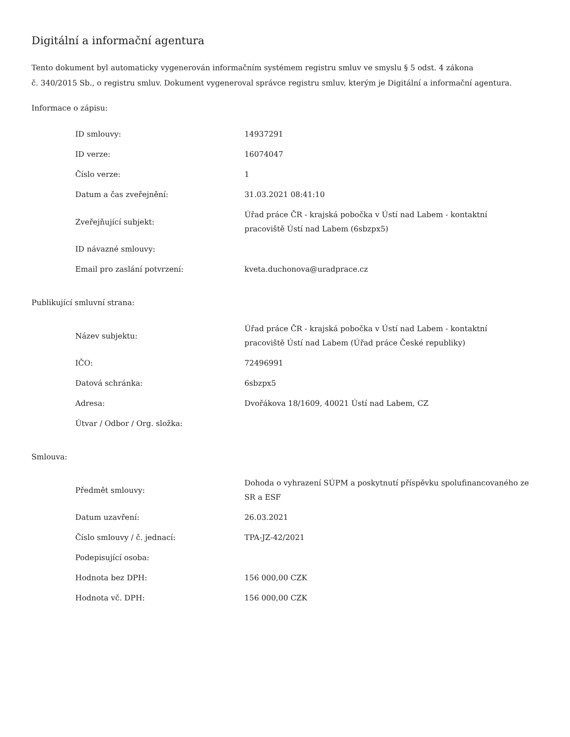Digitální a informační agentura
Tento dokument byl automaticky vygenerován informačním systémem registru smluv ve smyslu § 5 odst. 4 zákona
č. 340/2015 Sb., o registru smluv. Dokument vygeneroval správce registru smluv, kterým je Digitální a informační agentura.
Informace o zápisu:
| ID smlouvy: | 14937291 |
| ID verze: | 16074047 |
| Číslo verze: | 1 |
| Datum a čas zveřejnění: | 31.03.2021 08:41:10 |
| Zveřejňující subjekt: | Úřad práce ČR - krajská pobočka v Ústí nad Labem - kontaktní pracoviště Ústí nad Labem (6sbzpx5) |
| ID návazné smlouvy: | |
| Email pro zaslání potvrzení: | kveta.duchonova@uradprace.cz |
Publikující smluvní strana:
| Název subjektu: | Úřad práce ČR - krajská pobočka v Ústí nad Labem - kontaktní pracoviště Ústí nad Labem (Úřad práce České republiky) |
| IČO: | 72496991 |
| Datová schránka: | 6sbzpx5 |
| Adresa: | Dvořákova 18/1609, 40021 Ústí nad Labem, CZ |
| Útvar / Odbor / Org. složka: | |
Smlouva:
| Předmět smlouvy: | Dohoda o vyhrazení SÚPM a poskytnutí příspěvku spolufinancovaného ze SR a ESF |
| Datum uzavření: | 26.03.2021 |
| Číslo smlouvy / č. jednací: | TPA-JZ-42/2021 |
| Podepisující osoba: | |
| Hodnota bez DPH: | 156 000,00 CZK |
| Hodnota vč. DPH: | 156 000,00 CZK |